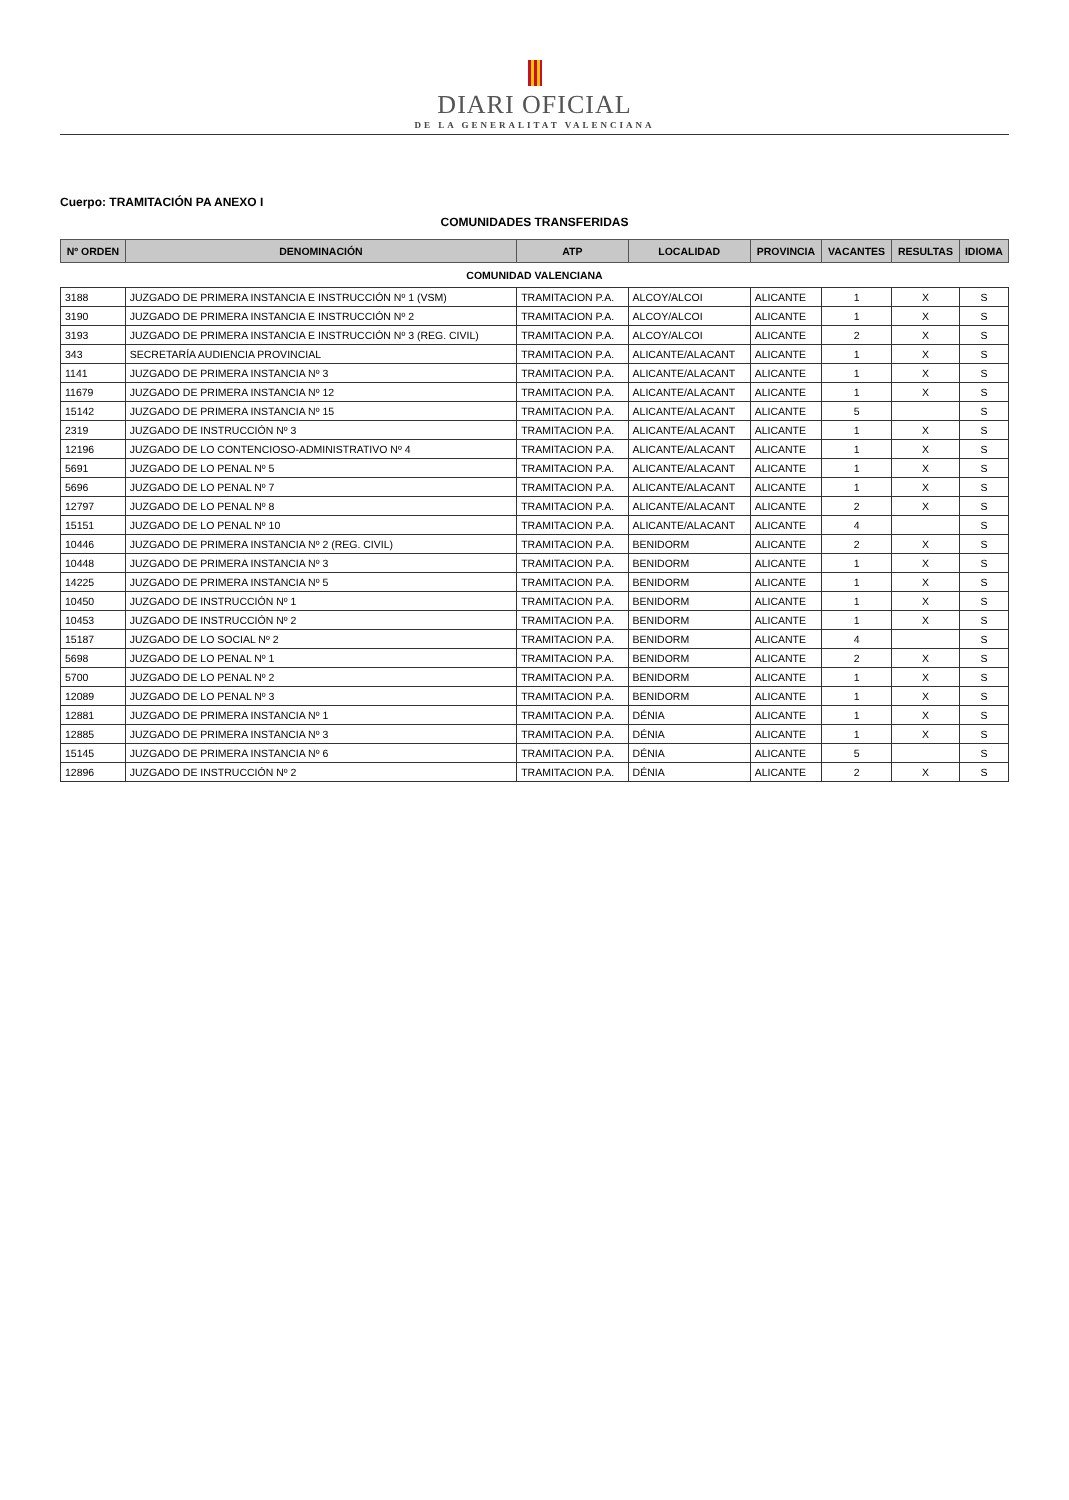DIARI OFICIAL
DE LA GENERALITAT VALENCIANA
Cuerpo: TRAMITACIÓN PA ANEXO I
COMUNIDADES TRANSFERIDAS
| Nº ORDEN | DENOMINACIÓN | ATP | LOCALIDAD | PROVINCIA | VACANTES | RESULTAS | IDIOMA |
| --- | --- | --- | --- | --- | --- | --- | --- |
| COMUNIDAD VALENCIANA | | | | | | | |
| 3188 | JUZGADO DE PRIMERA INSTANCIA E INSTRUCCIÓN Nº 1 (VSM) | TRAMITACION P.A. | ALCOY/ALCOI | ALICANTE | 1 | X | S |
| 3190 | JUZGADO DE PRIMERA INSTANCIA E INSTRUCCIÓN Nº 2 | TRAMITACION P.A. | ALCOY/ALCOI | ALICANTE | 1 | X | S |
| 3193 | JUZGADO DE PRIMERA INSTANCIA E INSTRUCCIÓN Nº 3 (REG. CIVIL) | TRAMITACION P.A. | ALCOY/ALCOI | ALICANTE | 2 | X | S |
| 343 | SECRETARÍA AUDIENCIA PROVINCIAL | TRAMITACION P.A. | ALICANTE/ALACANT | ALICANTE | 1 | X | S |
| 1141 | JUZGADO DE PRIMERA INSTANCIA Nº 3 | TRAMITACION P.A. | ALICANTE/ALACANT | ALICANTE | 1 | X | S |
| 11679 | JUZGADO DE PRIMERA INSTANCIA Nº 12 | TRAMITACION P.A. | ALICANTE/ALACANT | ALICANTE | 1 | X | S |
| 15142 | JUZGADO DE PRIMERA INSTANCIA Nº 15 | TRAMITACION P.A. | ALICANTE/ALACANT | ALICANTE | 5 | | S |
| 2319 | JUZGADO DE INSTRUCCIÓN Nº 3 | TRAMITACION P.A. | ALICANTE/ALACANT | ALICANTE | 1 | X | S |
| 12196 | JUZGADO DE LO CONTENCIOSO-ADMINISTRATIVO Nº 4 | TRAMITACION P.A. | ALICANTE/ALACANT | ALICANTE | 1 | X | S |
| 5691 | JUZGADO DE LO PENAL Nº 5 | TRAMITACION P.A. | ALICANTE/ALACANT | ALICANTE | 1 | X | S |
| 5696 | JUZGADO DE LO PENAL Nº 7 | TRAMITACION P.A. | ALICANTE/ALACANT | ALICANTE | 1 | X | S |
| 12797 | JUZGADO DE LO PENAL Nº 8 | TRAMITACION P.A. | ALICANTE/ALACANT | ALICANTE | 2 | X | S |
| 15151 | JUZGADO DE LO PENAL Nº 10 | TRAMITACION P.A. | ALICANTE/ALACANT | ALICANTE | 4 | | S |
| 10446 | JUZGADO DE PRIMERA INSTANCIA Nº 2 (REG. CIVIL) | TRAMITACION P.A. | BENIDORM | ALICANTE | 2 | X | S |
| 10448 | JUZGADO DE PRIMERA INSTANCIA Nº 3 | TRAMITACION P.A. | BENIDORM | ALICANTE | 1 | X | S |
| 14225 | JUZGADO DE PRIMERA INSTANCIA Nº 5 | TRAMITACION P.A. | BENIDORM | ALICANTE | 1 | X | S |
| 10450 | JUZGADO DE INSTRUCCIÓN Nº 1 | TRAMITACION P.A. | BENIDORM | ALICANTE | 1 | X | S |
| 10453 | JUZGADO DE INSTRUCCIÓN Nº 2 | TRAMITACION P.A. | BENIDORM | ALICANTE | 1 | X | S |
| 15187 | JUZGADO DE LO SOCIAL Nº 2 | TRAMITACION P.A. | BENIDORM | ALICANTE | 4 | | S |
| 5698 | JUZGADO DE LO PENAL Nº 1 | TRAMITACION P.A. | BENIDORM | ALICANTE | 2 | X | S |
| 5700 | JUZGADO DE LO PENAL Nº 2 | TRAMITACION P.A. | BENIDORM | ALICANTE | 1 | X | S |
| 12089 | JUZGADO DE LO PENAL Nº 3 | TRAMITACION P.A. | BENIDORM | ALICANTE | 1 | X | S |
| 12881 | JUZGADO DE PRIMERA INSTANCIA Nº 1 | TRAMITACION P.A. | DÉNIA | ALICANTE | 1 | X | S |
| 12885 | JUZGADO DE PRIMERA INSTANCIA Nº 3 | TRAMITACION P.A. | DÉNIA | ALICANTE | 1 | X | S |
| 15145 | JUZGADO DE PRIMERA INSTANCIA Nº 6 | TRAMITACION P.A. | DÉNIA | ALICANTE | 5 | | S |
| 12896 | JUZGADO DE INSTRUCCIÓN Nº 2 | TRAMITACION P.A. | DÉNIA | ALICANTE | 2 | X | S |